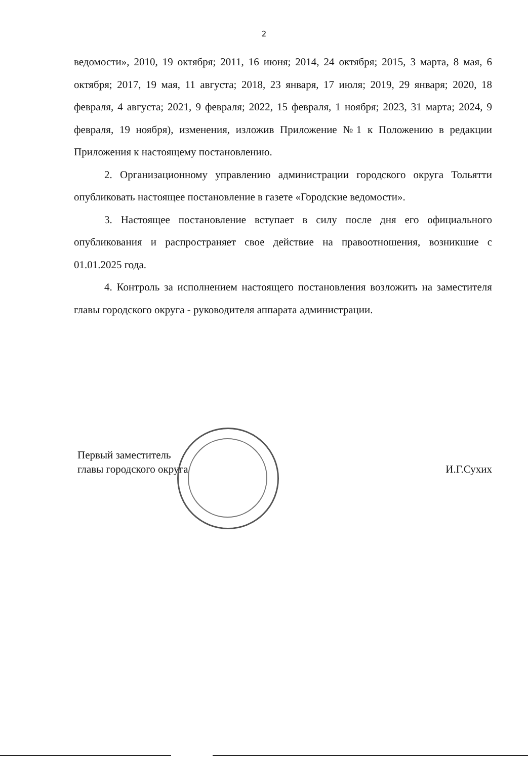2
ведомости», 2010, 19 октября; 2011, 16 июня; 2014, 24 октября; 2015, 3 марта, 8 мая, 6 октября; 2017, 19 мая, 11 августа; 2018, 23 января, 17 июля; 2019, 29 января; 2020, 18 февраля, 4 августа; 2021, 9 февраля; 2022, 15 февраля, 1 ноября; 2023, 31 марта; 2024, 9 февраля, 19 ноября), изменения, изложив Приложение №1 к Положению в редакции Приложения к настоящему постановлению.
2. Организационному управлению администрации городского округа Тольятти опубликовать настоящее постановление в газете «Городские ведомости».
3. Настоящее постановление вступает в силу после дня его официального опубликования и распространяет свое действие на правоотношения, возникшие с 01.01.2025 года.
4. Контроль за исполнением настоящего постановления возложить на заместителя главы городского округа - руководителя аппарата администрации.
Первый заместитель
главы городского округа
И.Г.Сухих